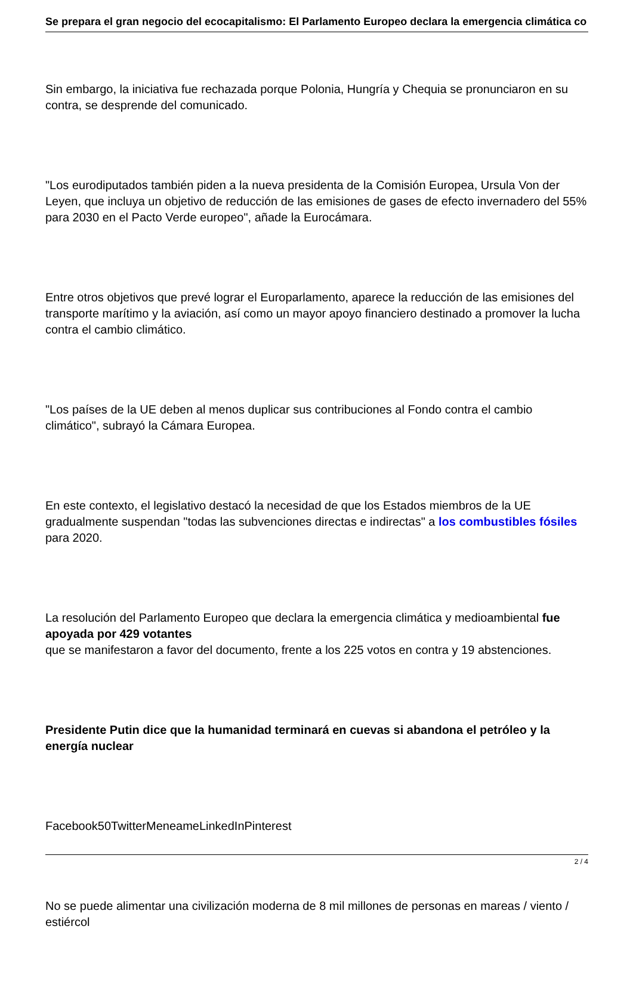Se prepara el gran negocio del ecocapitalismo: El Parlamento Europeo declara la emergencia climática co
Sin embargo, la iniciativa fue rechazada porque Polonia, Hungría y Chequia se pronunciaron en su contra, se desprende del comunicado.
"Los eurodiputados también piden a la nueva presidenta de la Comisión Europea, Ursula Von der Leyen, que incluya un objetivo de reducción de las emisiones de gases de efecto invernadero del 55% para 2030 en el Pacto Verde europeo", añade la Eurocámara.
Entre otros objetivos que prevé lograr el Europarlamento, aparece la reducción de las emisiones del transporte marítimo y la aviación, así como un mayor apoyo financiero destinado a promover la lucha contra el cambio climático.
"Los países de la UE deben al menos duplicar sus contribuciones al Fondo contra el cambio climático", subrayó la Cámara Europea.
En este contexto, el legislativo destacó la necesidad de que los Estados miembros de la UE gradualmente suspendan "todas las subvenciones directas e indirectas" a los combustibles fósiles para 2020.
La resolución del Parlamento Europeo que declara la emergencia climática y medioambiental fue apoyada por 429 votantes
que se manifestaron a favor del documento, frente a los 225 votos en contra y 19 abstenciones.
Presidente Putin dice que la humanidad terminará en cuevas si abandona el petróleo y la energía nuclear
Facebook50TwitterMeneameLinkedInPinterest
No se puede alimentar una civilización moderna de 8 mil millones de personas en mareas / viento / estiércol
2 / 4